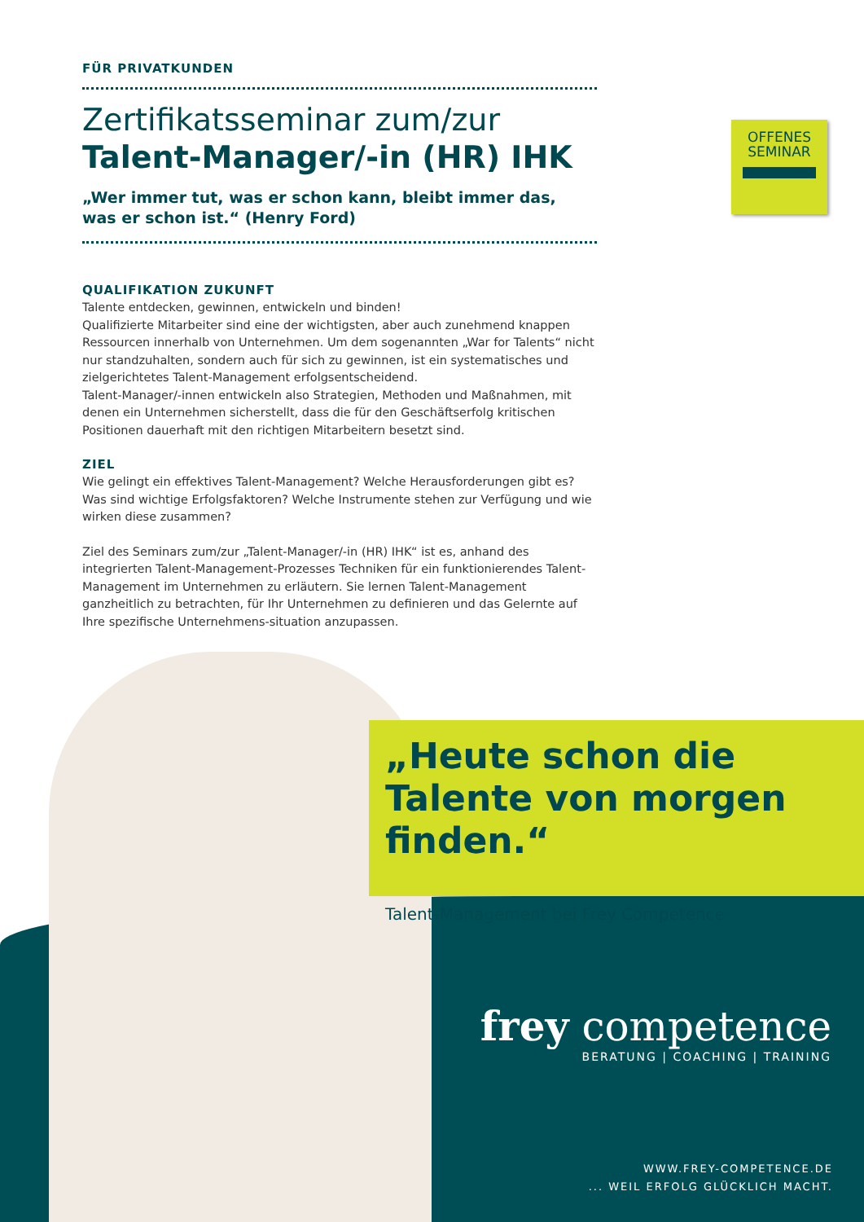FÜR PRIVATKUNDEN
Zertifikatsseminar zum/zur
Talent-Manager/-in (HR) IHK
„Wer immer tut, was er schon kann, bleibt immer das,
was er schon ist.“ (Henry Ford)
QUALIFIKATION ZUKUNFT
Talente entdecken, gewinnen, entwickeln und binden!
Qualifizierte Mitarbeiter sind eine der wichtigsten, aber auch zunehmend knappen Ressourcen innerhalb von Unternehmen. Um dem sogenannten „War for Talents“ nicht nur standzuhalten, sondern auch für sich zu gewinnen, ist ein systematisches und zielgerichtetes Talent-Management erfolgsentscheidend.
Talent-Manager/-innen entwickeln also Strategien, Methoden und Maßnahmen, mit denen ein Unternehmen sicherstellt, dass die für den Geschäftserfolg kritischen Positionen dauerhaft mit den richtigen Mitarbeitern besetzt sind.
ZIEL
Wie gelingt ein effektives Talent-Management? Welche Herausforderungen gibt es? Was sind wichtige Erfolgsfaktoren? Welche Instrumente stehen zur Verfügung und wie wirken diese zusammen?
Ziel des Seminars zum/zur „Talent-Manager/-in (HR) IHK“ ist es, anhand des integrierten Talent-Management-Prozesses Techniken für ein funktionierendes Talent-Management im Unternehmen zu erläutern. Sie lernen Talent-Management ganzheitlich zu betrachten, für Ihr Unternehmen zu definieren und das Gelernte auf Ihre spezifische Unternehmens-situation anzupassen.
OFFENES
SEMINAR
„Heute schon die Talente von morgen finden.“
Talent-Management bei Frey Competence
frey competence
BERATUNG | COACHING | TRAINING
WWW.FREY-COMPETENCE.DE
... WEIL ERFOLG GLÜCKLICH MACHT.